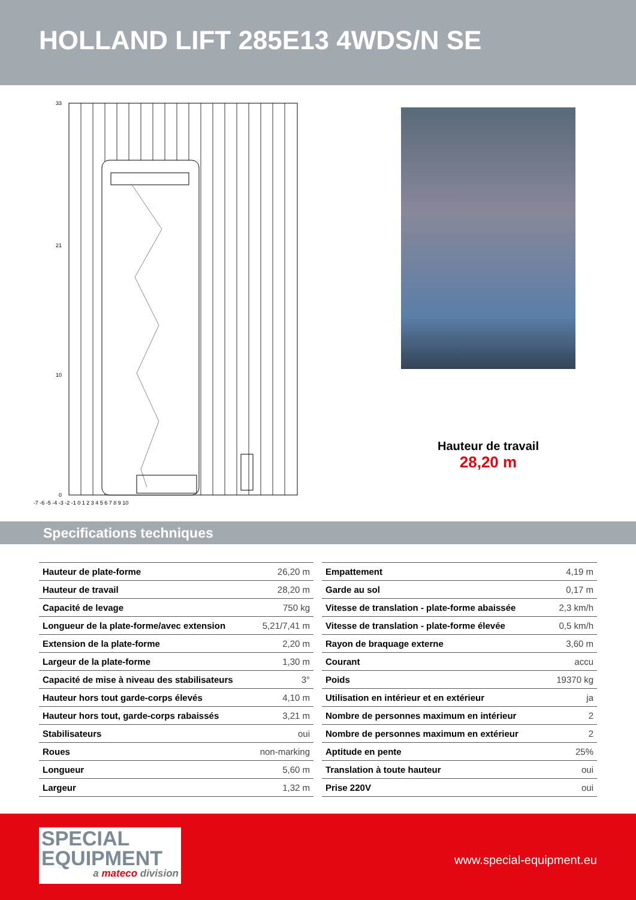HOLLAND LIFT 285E13 4WDS/N SE
33
21
10
0
-7 -6 -5 -4 -3 -2 -1 0 1 2 3 4 5 6 7 8 9 10
Hauteur de travail
28,20 m
Specifications techniques
| Hauteur de plate-forme | 26,20 m |
| Hauteur de travail | 28,20 m |
| Capacité de levage | 750 kg |
| Longueur de la plate-forme/avec extension | 5,21/7,41 m |
| Extension de la plate-forme | 2,20 m |
| Largeur de la plate-forme | 1,30 m |
| Capacité de mise à niveau des stabilisateurs | 3° |
| Hauteur hors tout garde-corps élevés | 4,10 m |
| Hauteur hors tout, garde-corps rabaissés | 3,21 m |
| Stabilisateurs | oui |
| Roues | non-marking |
| Longueur | 5,60 m |
| Largeur | 1,32 m |
| Empattement | 4,19 m |
| Garde au sol | 0,17 m |
| Vitesse de translation - plate-forme abaissée | 2,3 km/h |
| Vitesse de translation - plate-forme élevée | 0,5 km/h |
| Rayon de braquage externe | 3,60 m |
| Courant | accu |
| Poids | 19370 kg |
| Utilisation en intérieur et en extérieur | ja |
| Nombre de personnes maximum en intérieur | 2 |
| Nombre de personnes maximum en extérieur | 2 |
| Aptitude en pente | 25% |
| Translation à toute hauteur | oui |
| Prise 220V | oui |
SPECIAL
EQUIPMENT
a mateco division
www.special-equipment.eu